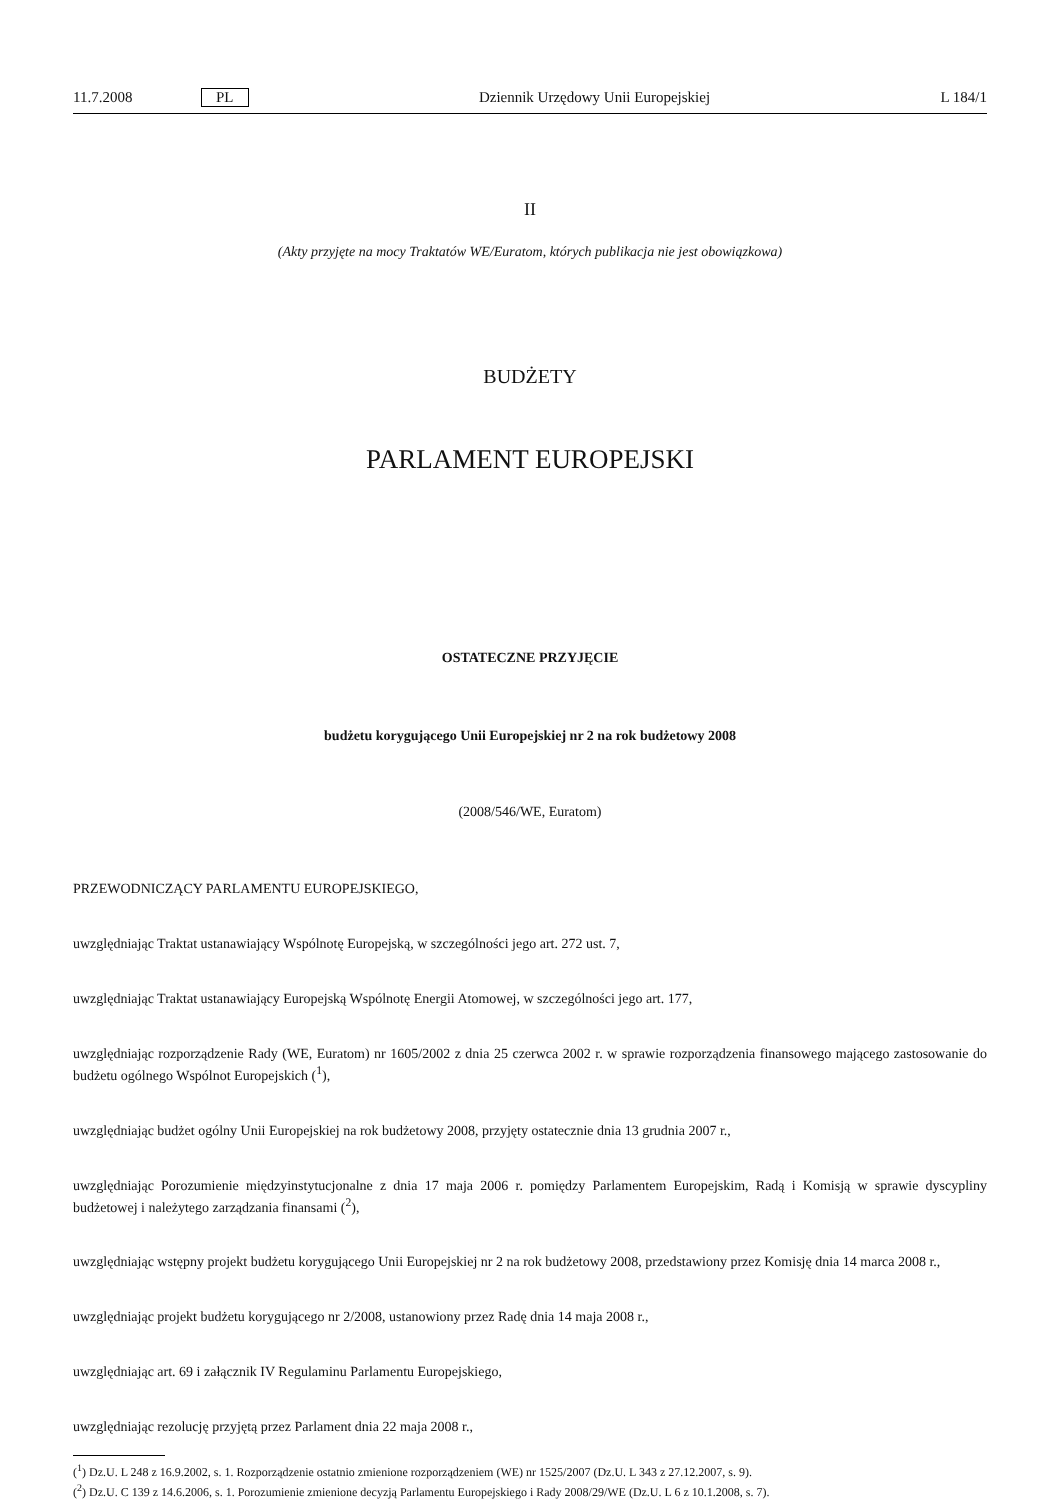11.7.2008 PL Dziennik Urzędowy Unii Europejskiej L 184/1
II
(Akty przyjęte na mocy Traktatów WE/Euratom, których publikacja nie jest obowiązkowa)
BUDŻETY
PARLAMENT EUROPEJSKI
OSTATECZNE PRZYJĘCIE
budżetu korygującego Unii Europejskiej nr 2 na rok budżetowy 2008
(2008/546/WE, Euratom)
PRZEWODNICZĄCY PARLAMENTU EUROPEJSKIEGO,
uwzględniając Traktat ustanawiający Wspólnotę Europejską, w szczególności jego art. 272 ust. 7,
uwzględniając Traktat ustanawiający Europejską Wspólnotę Energii Atomowej, w szczególności jego art. 177,
uwzględniając rozporządzenie Rady (WE, Euratom) nr 1605/2002 z dnia 25 czerwca 2002 r. w sprawie rozporządzenia finansowego mającego zastosowanie do budżetu ogólnego Wspólnot Europejskich (<sup>1</sup>),
uwzględniając budżet ogólny Unii Europejskiej na rok budżetowy 2008, przyjęty ostatecznie dnia 13 grudnia 2007 r.,
uwzględniając Porozumienie międzyinstytucjonalne z dnia 17 maja 2006 r. pomiędzy Parlamentem Europejskim, Radą i Komisją w sprawie dyscypliny budżetowej i należytego zarządzania finansami (<sup>2</sup>),
uwzględniając wstępny projekt budżetu korygującego Unii Europejskiej nr 2 na rok budżetowy 2008, przedstawiony przez Komisję dnia 14 marca 2008 r.,
uwzględniając projekt budżetu korygującego nr 2/2008, ustanowiony przez Radę dnia 14 maja 2008 r.,
uwzględniając art. 69 i załącznik IV Regulaminu Parlamentu Europejskiego,
uwzględniając rezolucję przyjętą przez Parlament dnia 22 maja 2008 r.,
(<sup>1</sup>) Dz.U. L 248 z 16.9.2002, s. 1. Rozporządzenie ostatnio zmienione rozporządzeniem (WE) nr 1525/2007 (Dz.U. L 343 z 27.12.2007, s. 9).
(<sup>2</sup>) Dz.U. C 139 z 14.6.2006, s. 1. Porozumienie zmienione decyzją Parlamentu Europejskiego i Rady 2008/29/WE (Dz.U. L 6 z 10.1.2008, s. 7).